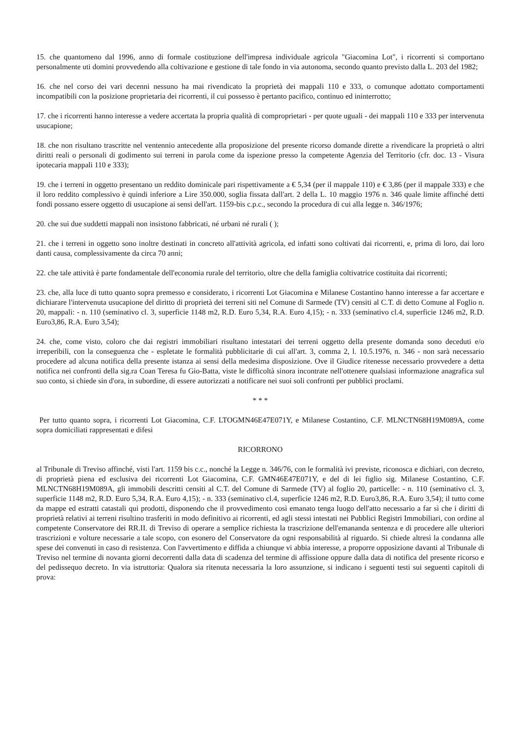15. che quantomeno dal 1996, anno di formale costituzione dell'impresa individuale agricola "Giacomina Lot", i ricorrenti si comportano personalmente uti domini provvedendo alla coltivazione e gestione di tale fondo in via autonoma, secondo quanto previsto dalla L. 203 del 1982;
16. che nel corso dei vari decenni nessuno ha mai rivendicato la proprietà dei mappali 110 e 333, o comunque adottato comportamenti incompatibili con la posizione proprietaria dei ricorrenti, il cui possesso è pertanto pacifico, continuo ed ininterrotto;
17. che i ricorrenti hanno interesse a vedere accertata la propria qualità di comproprietari - per quote uguali - dei mappali 110 e 333 per intervenuta usucapione;
18. che non risultano trascritte nel ventennio antecedente alla proposizione del presente ricorso domande dirette a rivendicare la proprietà o altri diritti reali o personali di godimento sui terreni in parola come da ispezione presso la competente Agenzia del Territorio (cfr. doc. 13 - Visura ipotecaria mappali 110 e 333);
19. che i terreni in oggetto presentano un reddito dominicale pari rispettivamente a € 5,34 (per il mappale 110) e € 3,86 (per il mappale 333) e che il loro reddito complessivo è quindi inferiore a Lire 350.000, soglia fissata dall'art. 2 della L. 10 maggio 1976 n. 346 quale limite affinché detti fondi possano essere oggetto di usucapione ai sensi dell'art. 1159-bis c.p.c., secondo la procedura di cui alla legge n. 346/1976;
20. che sui due suddetti mappali non insistono fabbricati, né urbani né rurali ( );
21. che i terreni in oggetto sono inoltre destinati in concreto all'attività agricola, ed infatti sono coltivati dai ricorrenti, e, prima di loro, dai loro danti causa, complessivamente da circa 70 anni;
22. che tale attività è parte fondamentale dell'economia rurale del territorio, oltre che della famiglia coltivatrice costituita dai ricorrenti;
23. che, alla luce di tutto quanto sopra premesso e considerato, i ricorrenti Lot Giacomina e Milanese Costantino hanno interesse a far accertare e dichiarare l'intervenuta usucapione del diritto di proprietà dei terreni siti nel Comune di Sarmede (TV) censiti al C.T. di detto Comune al Foglio n. 20, mappali: - n. 110 (seminativo cl. 3, superficie 1148 m2, R.D. Euro 5,34, R.A. Euro 4,15); - n. 333 (seminativo cl.4, superficie 1246 m2, R.D. Euro3,86, R.A. Euro 3,54);
24. che, come visto, coloro che dai registri immobiliari risultano intestatari dei terreni oggetto della presente domanda sono deceduti e/o irreperibili, con la conseguenza che - espletate le formalità pubblicitarie di cui all'art. 3, comma 2, l. 10.5.1976, n. 346 - non sarà necessario procedere ad alcuna notifica della presente istanza ai sensi della medesima disposizione. Ove il Giudice ritenesse necessario provvedere a detta notifica nei confronti della sig.ra Coan Teresa fu Gio-Batta, viste le difficoltà sinora incontrate nell'ottenere qualsiasi informazione anagrafica sul suo conto, si chiede sin d'ora, in subordine, di essere autorizzati a notificare nei suoi soli confronti per pubblici proclami.
* * *
Per tutto quanto sopra, i ricorrenti Lot Giacomina, C.F. LTOGMN46E47E071Y, e Milanese Costantino, C.F. MLNCTN68H19M089A, come sopra domiciliati rappresentati e difesi
RICORRONO
al Tribunale di Treviso affinché, visti l'art. 1159 bis c.c., nonché la Legge n. 346/76, con le formalità ivi previste, riconosca e dichiari, con decreto, di proprietà piena ed esclusiva dei ricorrenti Lot Giacomina, C.F. GMN46E47E071Y, e del di lei figlio sig. Milanese Costantino, C.F. MLNCTN68H19M089A, gli immobili descritti censiti al C.T. del Comune di Sarmede (TV) al foglio 20, particelle: - n. 110 (seminativo cl. 3, superficie 1148 m2, R.D. Euro 5,34, R.A. Euro 4,15); - n. 333 (seminativo cl.4, superficie 1246 m2, R.D. Euro3,86, R.A. Euro 3,54); il tutto come da mappe ed estratti catastali qui prodotti, disponendo che il provvedimento così emanato tenga luogo dell'atto necessario a far sì che i diritti di proprietà relativi ai terreni risultino trasferiti in modo definitivo ai ricorrenti, ed agli stessi intestati nei Pubblici Registri Immobiliari, con ordine al competente Conservatore dei RR.II. di Treviso di operare a semplice richiesta la trascrizione dell'emananda sentenza e di procedere alle ulteriori trascrizioni e volture necessarie a tale scopo, con esonero del Conservatore da ogni responsabilità al riguardo. Si chiede altresì la condanna alle spese dei convenuti in caso di resistenza. Con l'avvertimento e diffida a chiunque vi abbia interesse, a proporre opposizione davanti al Tribunale di Treviso nel termine di novanta giorni decorrenti dalla data di scadenza del termine di affissione oppure dalla data di notifica del presente ricorso e del pedissequo decreto. In via istruttoria: Qualora sia ritenuta necessaria la loro assunzione, si indicano i seguenti testi sui seguenti capitoli di prova: